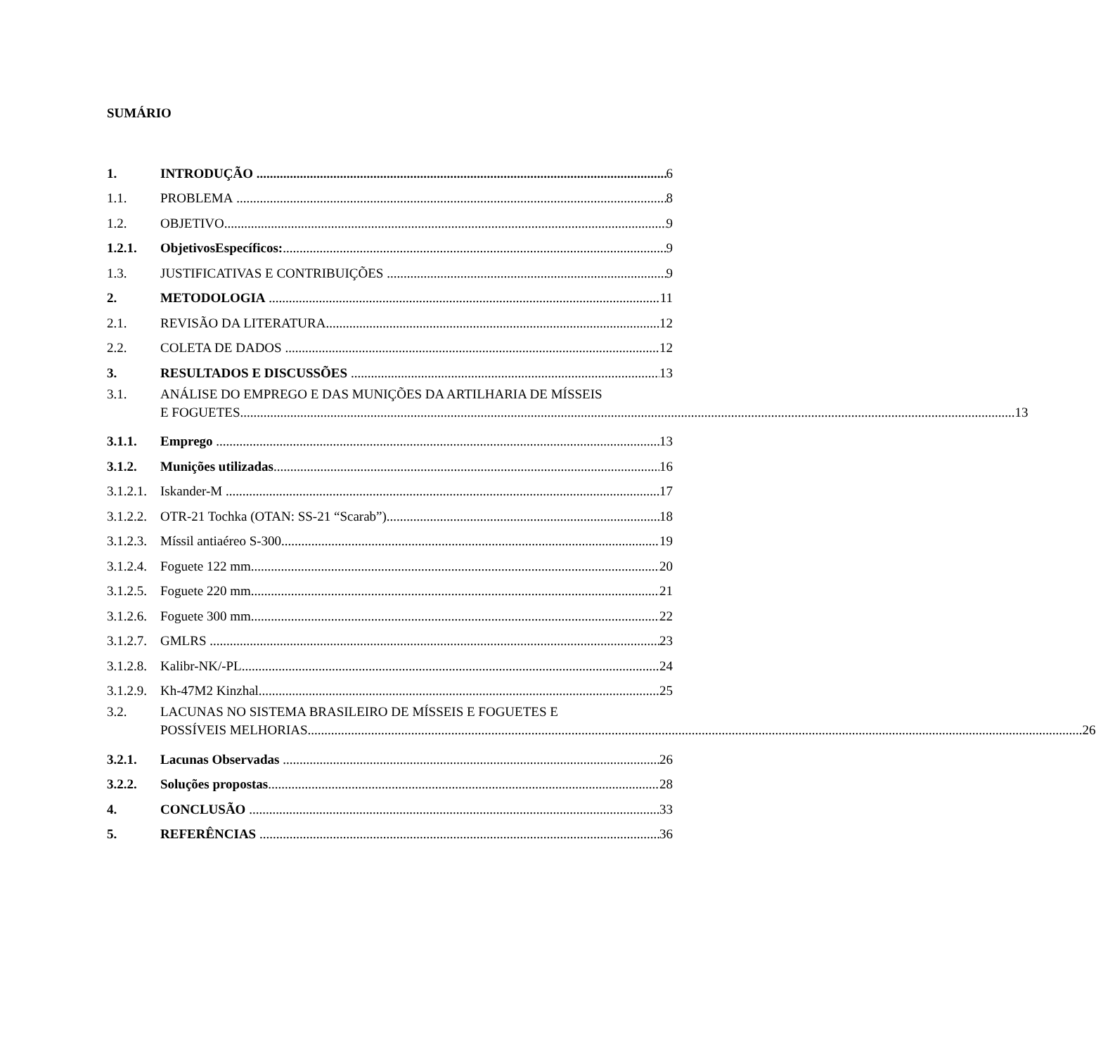SUMÁRIO
1. INTRODUÇÃO 6
1.1. PROBLEMA 8
1.2. OBJETIVO 9
1.2.1. ObjetivosEspecíficos: 9
1.3. JUSTIFICATIVAS E CONTRIBUIÇÕES 9
2. METODOLOGIA 11
2.1. REVISÃO DA LITERATURA 12
2.2. COLETA DE DADOS 12
3. RESULTADOS E DISCUSSÕES 13
3.1. ANÁLISE DO EMPREGO E DAS MUNIÇÕES DA ARTILHARIA DE MÍSSEIS
E FOGUETES 13
3.1.1. Emprego 13
3.1.2. Munições utilizadas 16
3.1.2.1. Iskander-M 17
3.1.2.2. OTR-21 Tochka (OTAN: SS-21 “Scarab”) 18
3.1.2.3. Míssil antiaéreo S-300 19
3.1.2.4. Foguete 122 mm 20
3.1.2.5. Foguete 220 mm 21
3.1.2.6. Foguete 300 mm 22
3.1.2.7. GMLRS 23
3.1.2.8. Kalibr-NK/-PL 24
3.1.2.9. Kh-47M2 Kinzhal 25
3.2. LACUNAS NO SISTEMA BRASILEIRO DE MÍSSEIS E FOGUETES E
POSSÍVEIS MELHORIAS 26
3.2.1. Lacunas Observadas 26
3.2.2. Soluções propostas 28
4. CONCLUSÃO 33
5. REFERÊNCIAS 36